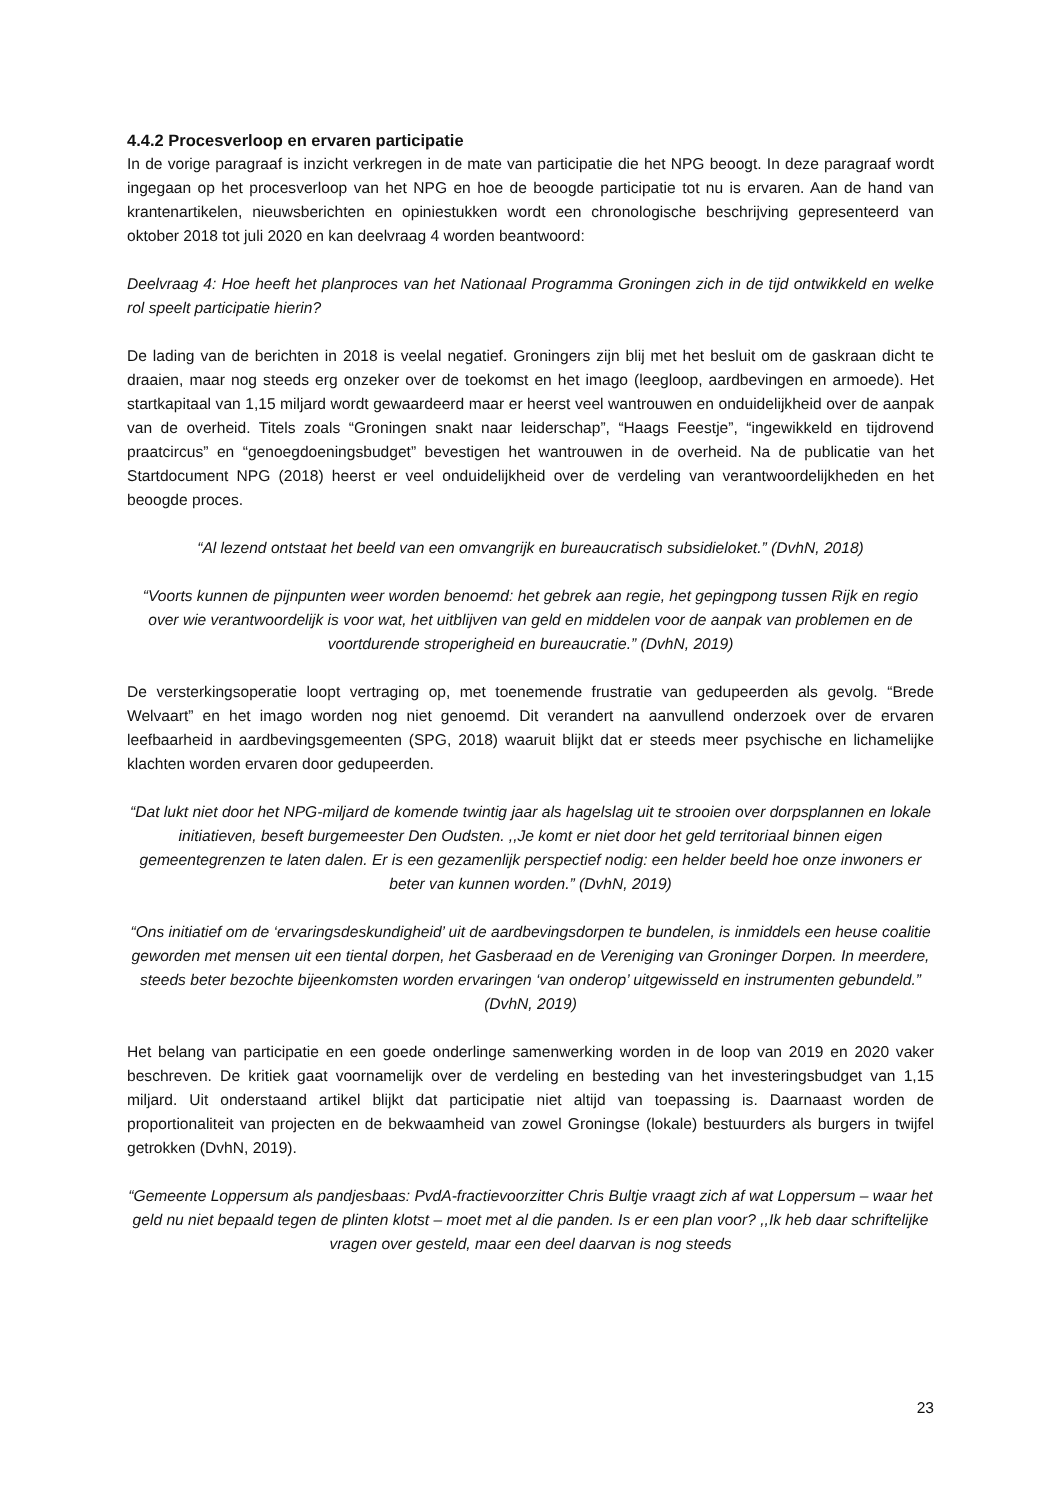4.4.2 Procesverloop en ervaren participatie
In de vorige paragraaf is inzicht verkregen in de mate van participatie die het NPG beoogt. In deze paragraaf wordt ingegaan op het procesverloop van het NPG en hoe de beoogde participatie tot nu is ervaren. Aan de hand van krantenartikelen, nieuwsberichten en opiniestukken wordt een chronologische beschrijving gepresenteerd van oktober 2018 tot juli 2020 en kan deelvraag 4 worden beantwoord:
Deelvraag 4: Hoe heeft het planproces van het Nationaal Programma Groningen zich in de tijd ontwikkeld en welke rol speelt participatie hierin?
De lading van de berichten in 2018 is veelal negatief. Groningers zijn blij met het besluit om de gaskraan dicht te draaien, maar nog steeds erg onzeker over de toekomst en het imago (leegloop, aardbevingen en armoede). Het startkapitaal van 1,15 miljard wordt gewaardeerd maar er heerst veel wantrouwen en onduidelijkheid over de aanpak van de overheid. Titels zoals “Groningen snakt naar leiderschap”, “Haags Feestje”, “ingewikkeld en tijdrovend praatcircus” en “genoegdoeningsbudget” bevestigen het wantrouwen in de overheid. Na de publicatie van het Startdocument NPG (2018) heerst er veel onduidelijkheid over de verdeling van verantwoordelijkheden en het beoogde proces.
“Al lezend ontstaat het beeld van een omvangrijk en bureaucratisch subsidieloket.” (DvhN, 2018)
“Voorts kunnen de pijnpunten weer worden benoemd: het gebrek aan regie, het gepingpong tussen Rijk en regio over wie verantwoordelijk is voor wat, het uitblijven van geld en middelen voor de aanpak van problemen en de voortdurende stroperigheid en bureaucratie.” (DvhN, 2019)
De versterkingsoperatie loopt vertraging op, met toenemende frustratie van gedupeerden als gevolg. “Brede Welvaart” en het imago worden nog niet genoemd. Dit verandert na aanvullend onderzoek over de ervaren leefbaarheid in aardbevingsgemeenten (SPG, 2018) waaruit blijkt dat er steeds meer psychische en lichamelijke klachten worden ervaren door gedupeerden.
“Dat lukt niet door het NPG-miljard de komende twintig jaar als hagelslag uit te strooien over dorpsplannen en lokale initiatieven, beseft burgemeester Den Oudsten. ,,Je komt er niet door het geld territoriaal binnen eigen gemeentegrenzen te laten dalen. Er is een gezamenlijk perspectief nodig: een helder beeld hoe onze inwoners er beter van kunnen worden.” (DvhN, 2019)
“Ons initiatief om de ‘ervaringsdeskundigheid’ uit de aardbevingsdorpen te bundelen, is inmiddels een heuse coalitie geworden met mensen uit een tiental dorpen, het Gasberaad en de Vereniging van Groninger Dorpen. In meerdere, steeds beter bezochte bijeenkomsten worden ervaringen ‘van onderop’ uitgewisseld en instrumenten gebundeld.” (DvhN, 2019)
Het belang van participatie en een goede onderlinge samenwerking worden in de loop van 2019 en 2020 vaker beschreven. De kritiek gaat voornamelijk over de verdeling en besteding van het investeringsbudget van 1,15 miljard. Uit onderstaand artikel blijkt dat participatie niet altijd van toepassing is. Daarnaast worden de proportionaliteit van projecten en de bekwaamheid van zowel Groningse (lokale) bestuurders als burgers in twijfel getrokken (DvhN, 2019).
“Gemeente Loppersum als pandjesbaas: PvdA-fractievoorzitter Chris Bultje vraagt zich af wat Loppersum – waar het geld nu niet bepaald tegen de plinten klotst – moet met al die panden. Is er een plan voor? ,,Ik heb daar schriftelijke vragen over gesteld, maar een deel daarvan is nog steeds
23